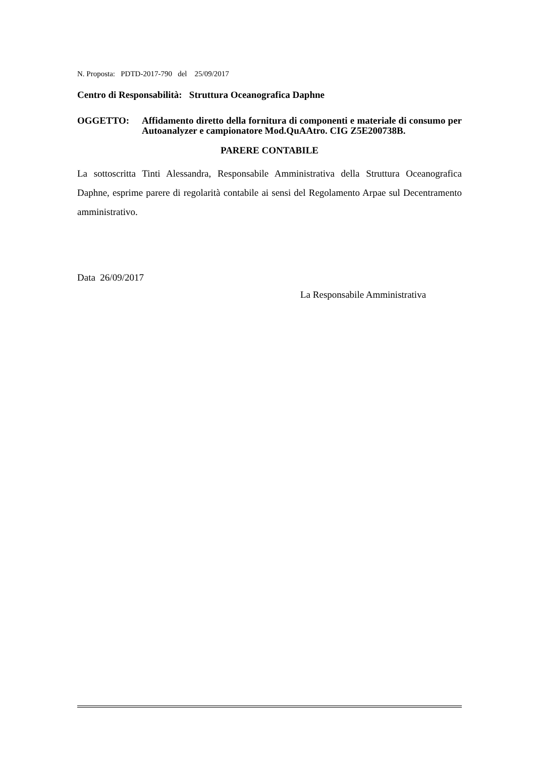N. Proposta: PDTD-2017-790 del 25/09/2017
Centro di Responsabilità: Struttura Oceanografica Daphne
OGGETTO: Affidamento diretto della fornitura di componenti e materiale di consumo per Autoanalyzer e campionatore Mod.QuAAtro. CIG Z5E200738B.
PARERE CONTABILE
La sottoscritta Tinti Alessandra, Responsabile Amministrativa della Struttura Oceanografica Daphne, esprime parere di regolarità contabile ai sensi del Regolamento Arpae sul Decentramento amministrativo.
Data 26/09/2017
La Responsabile Amministrativa